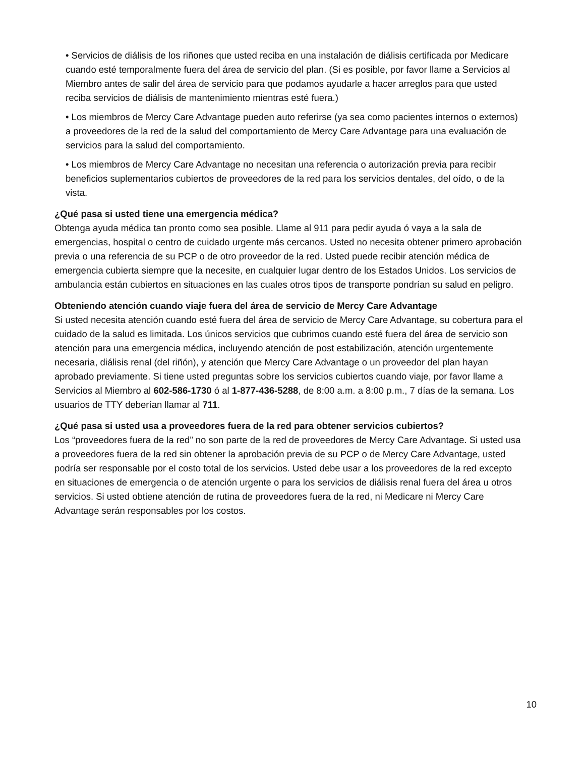• Servicios de diálisis de los riñones que usted reciba en una instalación de diálisis certificada por Medicare cuando esté temporalmente fuera del área de servicio del plan. (Si es posible, por favor llame a Servicios al Miembro antes de salir del área de servicio para que podamos ayudarle a hacer arreglos para que usted reciba servicios de diálisis de mantenimiento mientras esté fuera.)
• Los miembros de Mercy Care Advantage pueden auto referirse (ya sea como pacientes internos o externos) a proveedores de la red de la salud del comportamiento de Mercy Care Advantage para una evaluación de servicios para la salud del comportamiento.
• Los miembros de Mercy Care Advantage no necesitan una referencia o autorización previa para recibir beneficios suplementarios cubiertos de proveedores de la red para los servicios dentales, del oído, o de la vista.
¿Qué pasa si usted tiene una emergencia médica?
Obtenga ayuda médica tan pronto como sea posible. Llame al 911 para pedir ayuda ó vaya a la sala de emergencias, hospital o centro de cuidado urgente más cercanos. Usted no necesita obtener primero aprobación previa o una referencia de su PCP o de otro proveedor de la red. Usted puede recibir atención médica de emergencia cubierta siempre que la necesite, en cualquier lugar dentro de los Estados Unidos. Los servicios de ambulancia están cubiertos en situaciones en las cuales otros tipos de transporte pondrían su salud en peligro.
Obteniendo atención cuando viaje fuera del área de servicio de Mercy Care Advantage
Si usted necesita atención cuando esté fuera del área de servicio de Mercy Care Advantage, su cobertura para el cuidado de la salud es limitada. Los únicos servicios que cubrimos cuando esté fuera del área de servicio son atención para una emergencia médica, incluyendo atención de post estabilización, atención urgentemente necesaria, diálisis renal (del riñón), y atención que Mercy Care Advantage o un proveedor del plan hayan aprobado previamente. Si tiene usted preguntas sobre los servicios cubiertos cuando viaje, por favor llame a Servicios al Miembro al 602-586-1730 ó al 1-877-436-5288, de 8:00 a.m. a 8:00 p.m., 7 días de la semana. Los usuarios de TTY deberían llamar al 711.
¿Qué pasa si usted usa a proveedores fuera de la red para obtener servicios cubiertos?
Los “proveedores fuera de la red” no son parte de la red de proveedores de Mercy Care Advantage. Si usted usa a proveedores fuera de la red sin obtener la aprobación previa de su PCP o de Mercy Care Advantage, usted podría ser responsable por el costo total de los servicios. Usted debe usar a los proveedores de la red excepto en situaciones de emergencia o de atención urgente o para los servicios de diálisis renal fuera del área u otros servicios. Si usted obtiene atención de rutina de proveedores fuera de la red, ni Medicare ni Mercy Care Advantage serán responsables por los costos.
10